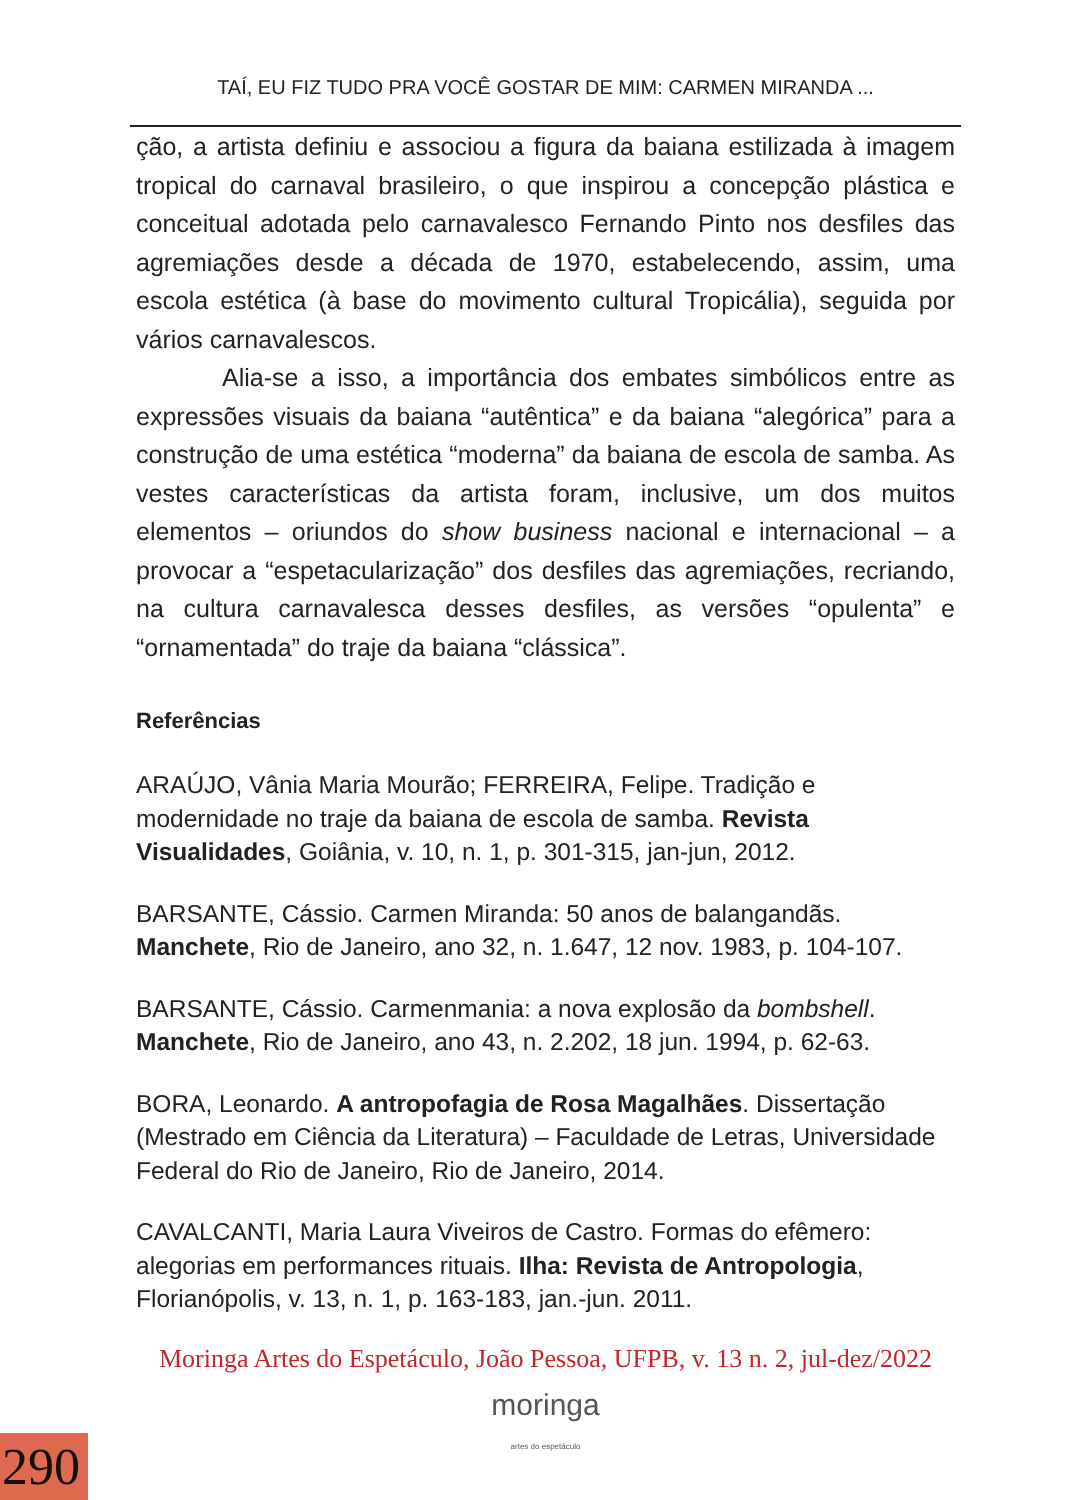TAÍ, EU FIZ TUDO PRA VOCÊ GOSTAR DE MIM: CARMEN MIRANDA ...
ção, a artista definiu e associou a figura da baiana estilizada à imagem tropical do carnaval brasileiro, o que inspirou a concepção plástica e conceitual adotada pelo carnavalesco Fernando Pinto nos desfiles das agremiações desde a década de 1970, estabelecendo, assim, uma escola estética (à base do movimento cultural Tropicália), seguida por vários carnavalescos.
Alia-se a isso, a importância dos embates simbólicos entre as expressões visuais da baiana “autêntica” e da baiana “alegórica” para a construção de uma estética “moderna” da baiana de escola de samba. As vestes características da artista foram, inclusive, um dos muitos elementos – oriundos do show business nacional e internacional – a provocar a “espetacularização” dos desfiles das agremiações, recriando, na cultura carnavalesca desses desfiles, as versões “opulenta” e “ornamentada” do traje da baiana “clássica”.
Referências
ARAÚJO, Vânia Maria Mourão; FERREIRA, Felipe. Tradição e modernidade no traje da baiana de escola de samba. Revista Visualidades, Goiânia, v. 10, n. 1, p. 301-315, jan-jun, 2012.
BARSANTE, Cássio. Carmen Miranda: 50 anos de balangandãs. Manchete, Rio de Janeiro, ano 32, n. 1.647, 12 nov. 1983, p. 104-107.
BARSANTE, Cássio. Carmenmania: a nova explosão da bombshell. Manchete, Rio de Janeiro, ano 43, n. 2.202, 18 jun. 1994, p. 62-63.
BORA, Leonardo. A antropofagia de Rosa Magalhães. Dissertação (Mestrado em Ciência da Literatura) – Faculdade de Letras, Universidade Federal do Rio de Janeiro, Rio de Janeiro, 2014.
CAVALCANTI, Maria Laura Viveiros de Castro. Formas do efêmero: alegorias em performances rituais. Ilha: Revista de Antropologia, Florianópolis, v. 13, n. 1, p. 163-183, jan.-jun. 2011.
Moringa Artes do Espetáculo, João Pessoa, UFPB, v. 13 n. 2, jul-dez/2022
moringa
artes do espetáculo
290